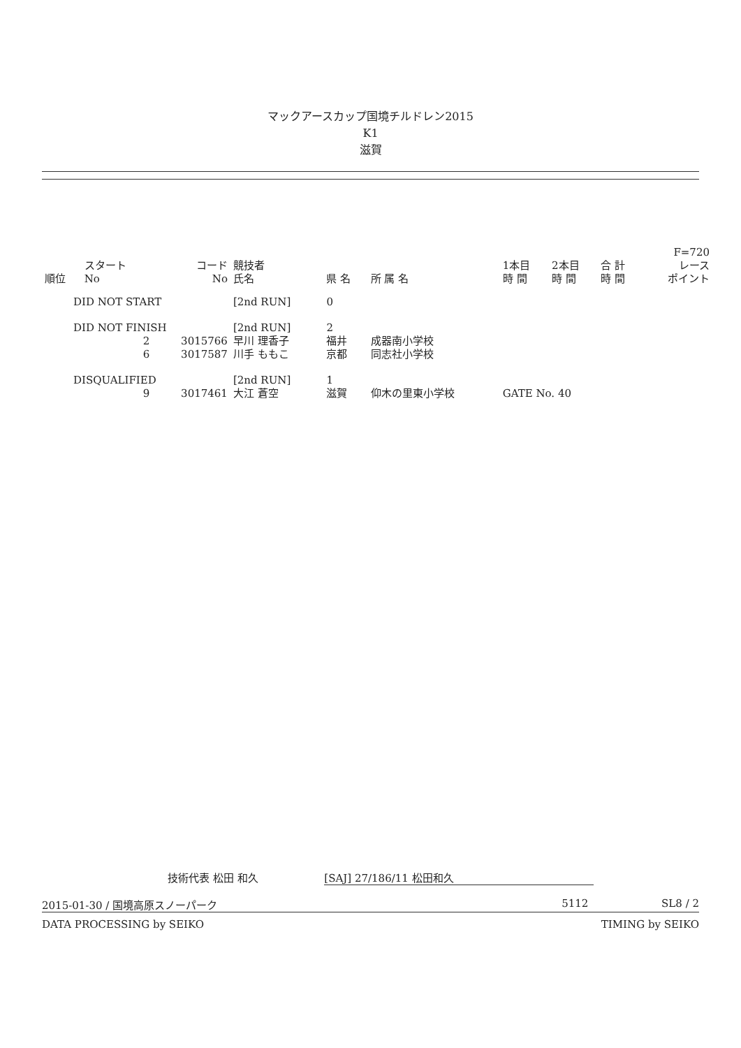マックアースカップ国境チルドレン2015
K1
滋賀
| 順位 | スタート No | コード No | 競技者 氏名 | 県 名 | 所 属 名 | 1本目 時 間 | 2本目 時 間 | 合 計 時 間 | F=720 レース ポイント |
| --- | --- | --- | --- | --- | --- | --- | --- | --- | --- |
| DID NOT START | | | [2nd RUN] | 0 | | | | | |
| DID NOT FINISH | | | [2nd RUN] | 2 | | | | | |
| | 2 | 3015766 | 早川 理香子 | 福井 | 成器南小学校 | | | | |
| | 6 | 3017587 | 川手 ももこ | 京都 | 同志社小学校 | | | | |
| DISQUALIFIED | | | [2nd RUN] | 1 | | | | | |
| | 9 | 3017461 | 大江 蒼空 | 滋賀 | 仰木の里東小学校 | GATE No. 40 | | | |
技術代表 松田 和久 [SAJ] 27/186/11 松田和久
2015-01-30 / 国境高原スノーパーク 5112 SL8 / 2
DATA PROCESSING by SEIKO TIMING by SEIKO